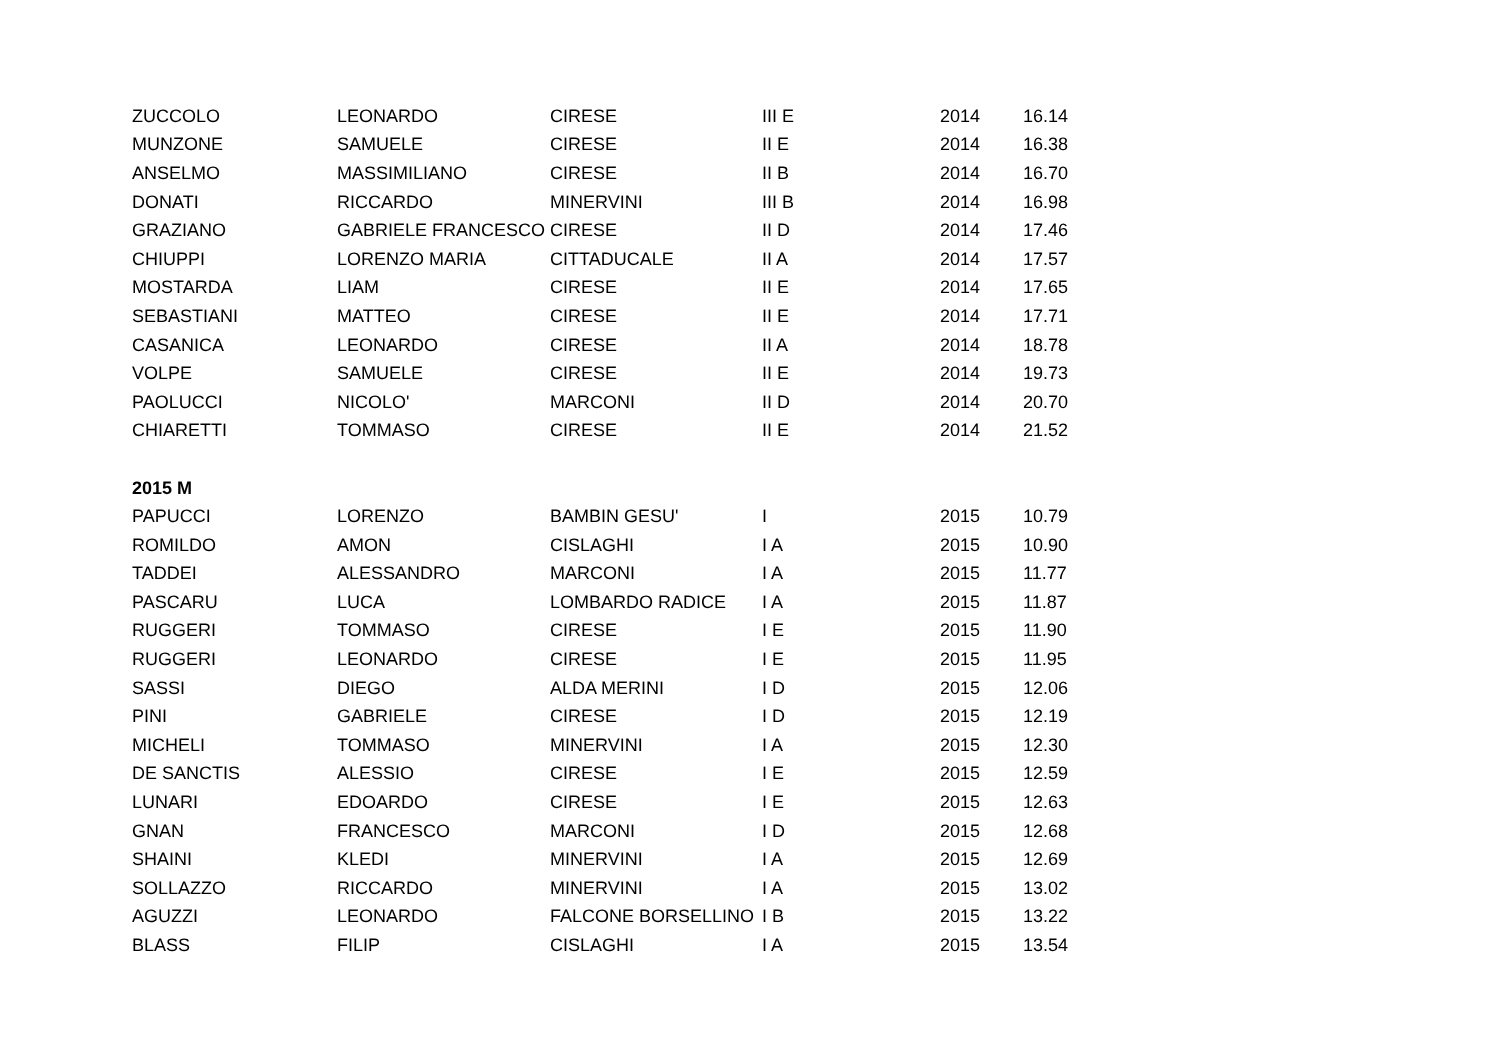| ZUCCOLO | LEONARDO | CIRESE | III E | 2014 | 16.14 |
| MUNZONE | SAMUELE | CIRESE | II E | 2014 | 16.38 |
| ANSELMO | MASSIMILIANO | CIRESE | II B | 2014 | 16.70 |
| DONATI | RICCARDO | MINERVINI | III B | 2014 | 16.98 |
| GRAZIANO | GABRIELE FRANCESCO | CIRESE | II D | 2014 | 17.46 |
| CHIUPPI | LORENZO MARIA | CITTADUCALE | II A | 2014 | 17.57 |
| MOSTARDA | LIAM | CIRESE | II E | 2014 | 17.65 |
| SEBASTIANI | MATTEO | CIRESE | II E | 2014 | 17.71 |
| CASANICA | LEONARDO | CIRESE | II A | 2014 | 18.78 |
| VOLPE | SAMUELE | CIRESE | II E | 2014 | 19.73 |
| PAOLUCCI | NICOLO' | MARCONI | II D | 2014 | 20.70 |
| CHIARETTI | TOMMASO | CIRESE | II E | 2014 | 21.52 |
| 2015 M | | | | | |
| PAPUCCI | LORENZO | BAMBIN GESU' | I | 2015 | 10.79 |
| ROMILDO | AMON | CISLAGHI | I A | 2015 | 10.90 |
| TADDEI | ALESSANDRO | MARCONI | I A | 2015 | 11.77 |
| PASCARU | LUCA | LOMBARDO RADICE | I A | 2015 | 11.87 |
| RUGGERI | TOMMASO | CIRESE | I E | 2015 | 11.90 |
| RUGGERI | LEONARDO | CIRESE | I E | 2015 | 11.95 |
| SASSI | DIEGO | ALDA MERINI | I D | 2015 | 12.06 |
| PINI | GABRIELE | CIRESE | I D | 2015 | 12.19 |
| MICHELI | TOMMASO | MINERVINI | I A | 2015 | 12.30 |
| DE SANCTIS | ALESSIO | CIRESE | I E | 2015 | 12.59 |
| LUNARI | EDOARDO | CIRESE | I E | 2015 | 12.63 |
| GNAN | FRANCESCO | MARCONI | I D | 2015 | 12.68 |
| SHAINI | KLEDI | MINERVINI | I A | 2015 | 12.69 |
| SOLLAZZO | RICCARDO | MINERVINI | I A | 2015 | 13.02 |
| AGUZZI | LEONARDO | FALCONE BORSELLINO | I B | 2015 | 13.22 |
| BLASS | FILIP | CISLAGHI | I A | 2015 | 13.54 |